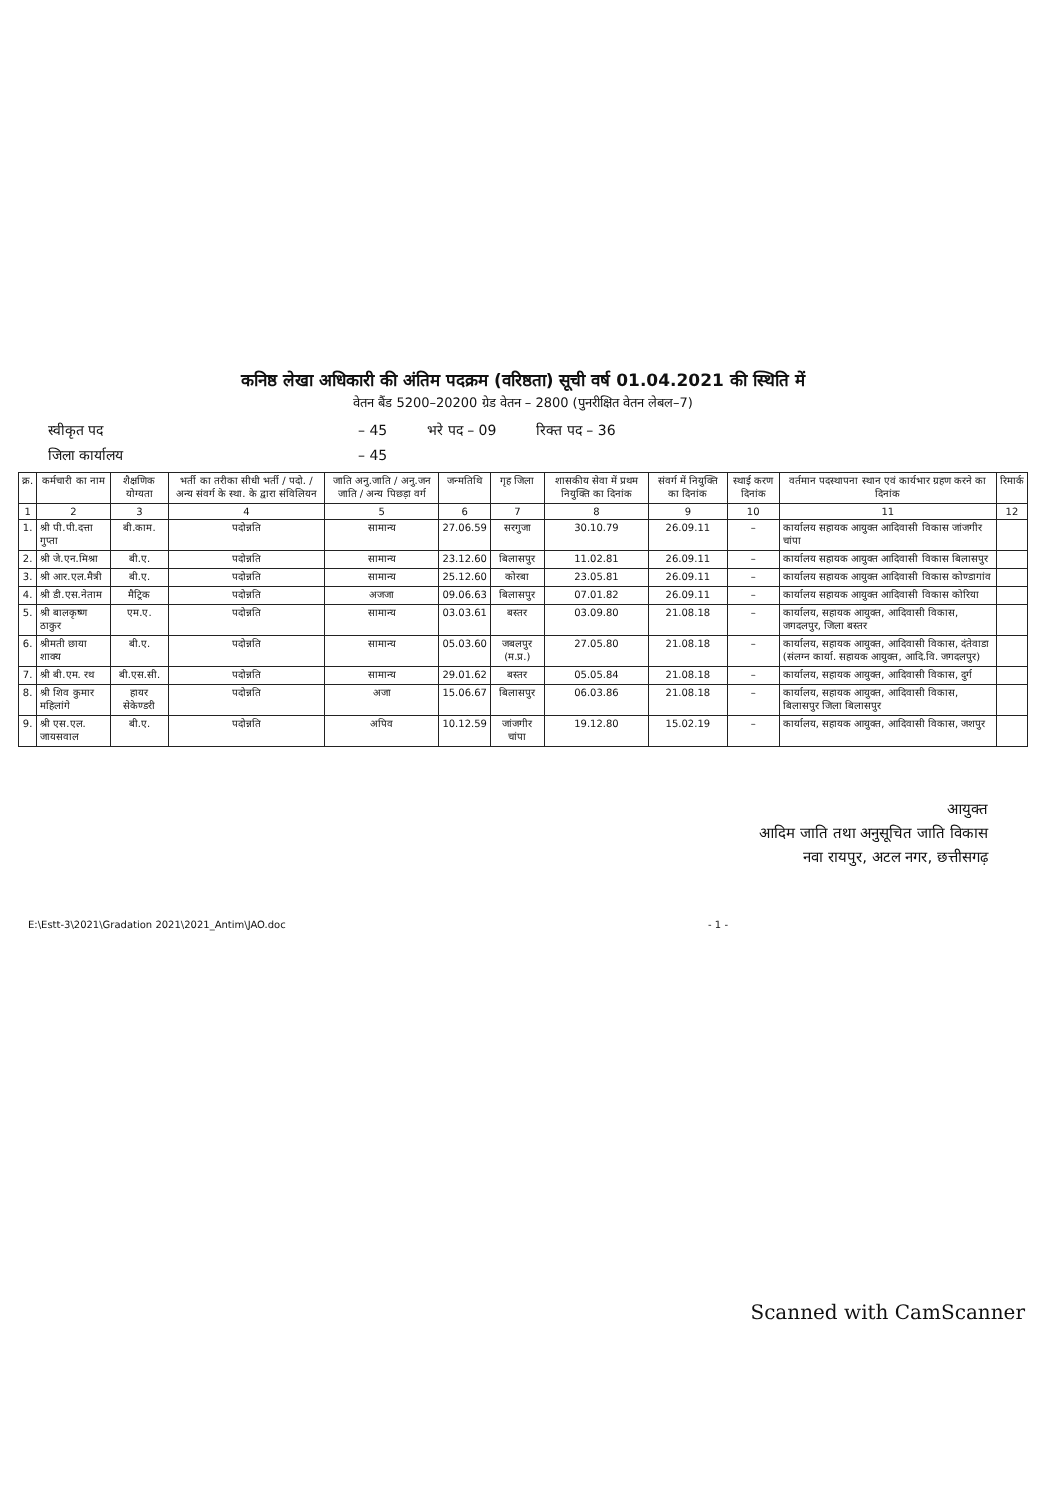कनिष्ठ लेखा अधिकारी की अंतिम पदक्रम (वरिष्ठता) सूची वर्ष 01.04.2021 की स्थिति में
वेतन बैंड 5200–20200 ग्रेड वेतन – 2800 (पुनरीक्षित वेतन लेबल–7)
स्वीकृत पद – 45 भरे पद – 09 रिक्त पद – 36
जिला कार्यालय – 45
| क्र. | कर्मचारी का नाम | शैक्षणिक योग्यता | भर्ती का तरीका सीधी भर्ती / पदो. / अन्य संवर्ग के स्था. के द्वारा संविलियन | जाति अनु.जाति / अनु.जन जाति / अन्य पिछड़ा वर्ग | जन्मतिथि | गृह जिला | शासकीय सेवा में प्रथम नियुक्ति का दिनांक | संवर्ग में नियुक्ति का दिनांक | स्थाई करण दिनांक | वर्तमान पदस्थापना स्थान एवं कार्यभार ग्रहण करने का दिनांक | रिमार्क |
| --- | --- | --- | --- | --- | --- | --- | --- | --- | --- | --- | --- |
| 1 | 2 | 3 | 4 | 5 | 6 | 7 | 8 | 9 | 10 | 11 | 12 |
| 1. | श्री पी.पी.दत्ता गुप्ता | बी.काम. | पदोन्नति | सामान्य | 27.06.59 | सरगुजा | 30.10.79 | 26.09.11 | – | कार्यालय सहायक आयुक्त आदिवासी विकास जांजगीर चांपा | |
| 2. | श्री जे.एन.मिश्रा | बी.ए. | पदोन्नति | सामान्य | 23.12.60 | बिलासपुर | 11.02.81 | 26.09.11 | – | कार्यालय सहायक आयुक्त आदिवासी विकास बिलासपुर | |
| 3. | श्री आर.एल.मैत्री | बी.ए. | पदोन्नति | सामान्य | 25.12.60 | कोरबा | 23.05.81 | 26.09.11 | – | कार्यालय सहायक आयुक्त आदिवासी विकास कोण्डागांव | |
| 4. | श्री डी.एस.नेताम | मैट्रिक | पदोन्नति | अजजा | 09.06.63 | बिलासपुर | 07.01.82 | 26.09.11 | – | कार्यालय सहायक आयुक्त आदिवासी विकास कोरिया | |
| 5. | श्री बालकृष्ण ठाकुर | एम.ए. | पदोन्नति | सामान्य | 03.03.61 | बस्तर | 03.09.80 | 21.08.18 | – | कार्यालय, सहायक आयुक्त, आदिवासी विकास, जगदलपुर, जिला बस्तर | |
| 6. | श्रीमती छाया शाक्य | बी.ए. | पदोन्नति | सामान्य | 05.03.60 | जबलपुर (म.प्र.) | 27.05.80 | 21.08.18 | – | कार्यालय, सहायक आयुक्त, आदिवासी विकास, दंतेवाडा (संलग्न कार्या. सहायक आयुक्त, आदि.वि. जगदलपुर) | |
| 7. | श्री बी.एम. रथ | बी.एस.सी. | पदोन्नति | सामान्य | 29.01.62 | बस्तर | 05.05.84 | 21.08.18 | – | कार्यालय, सहायक आयुक्त, आदिवासी विकास, दुर्ग | |
| 8. | श्री शिव कुमार महिलांगे | हायर सेकेण्डरी | पदोन्नति | अजा | 15.06.67 | बिलासपुर | 06.03.86 | 21.08.18 | – | कार्यालय, सहायक आयुक्त, आदिवासी विकास, बिलासपुर जिला बिलासपुर | |
| 9. | श्री एस.एल. जायसवाल | बी.ए. | पदोन्नति | अपिव | 10.12.59 | जांजगीर चांपा | 19.12.80 | 15.02.19 | – | कार्यालय, सहायक आयुक्त, आदिवासी विकास, जशपुर | |
आयुक्त
आदिम जाति तथा अनुसूचित जाति विकास
नवा रायपुर, अटल नगर, छत्तीसगढ़
E:\Estt-3\2021\Gradation 2021\2021_Antim\JAO.doc - 1 -
Scanned with CamScanner